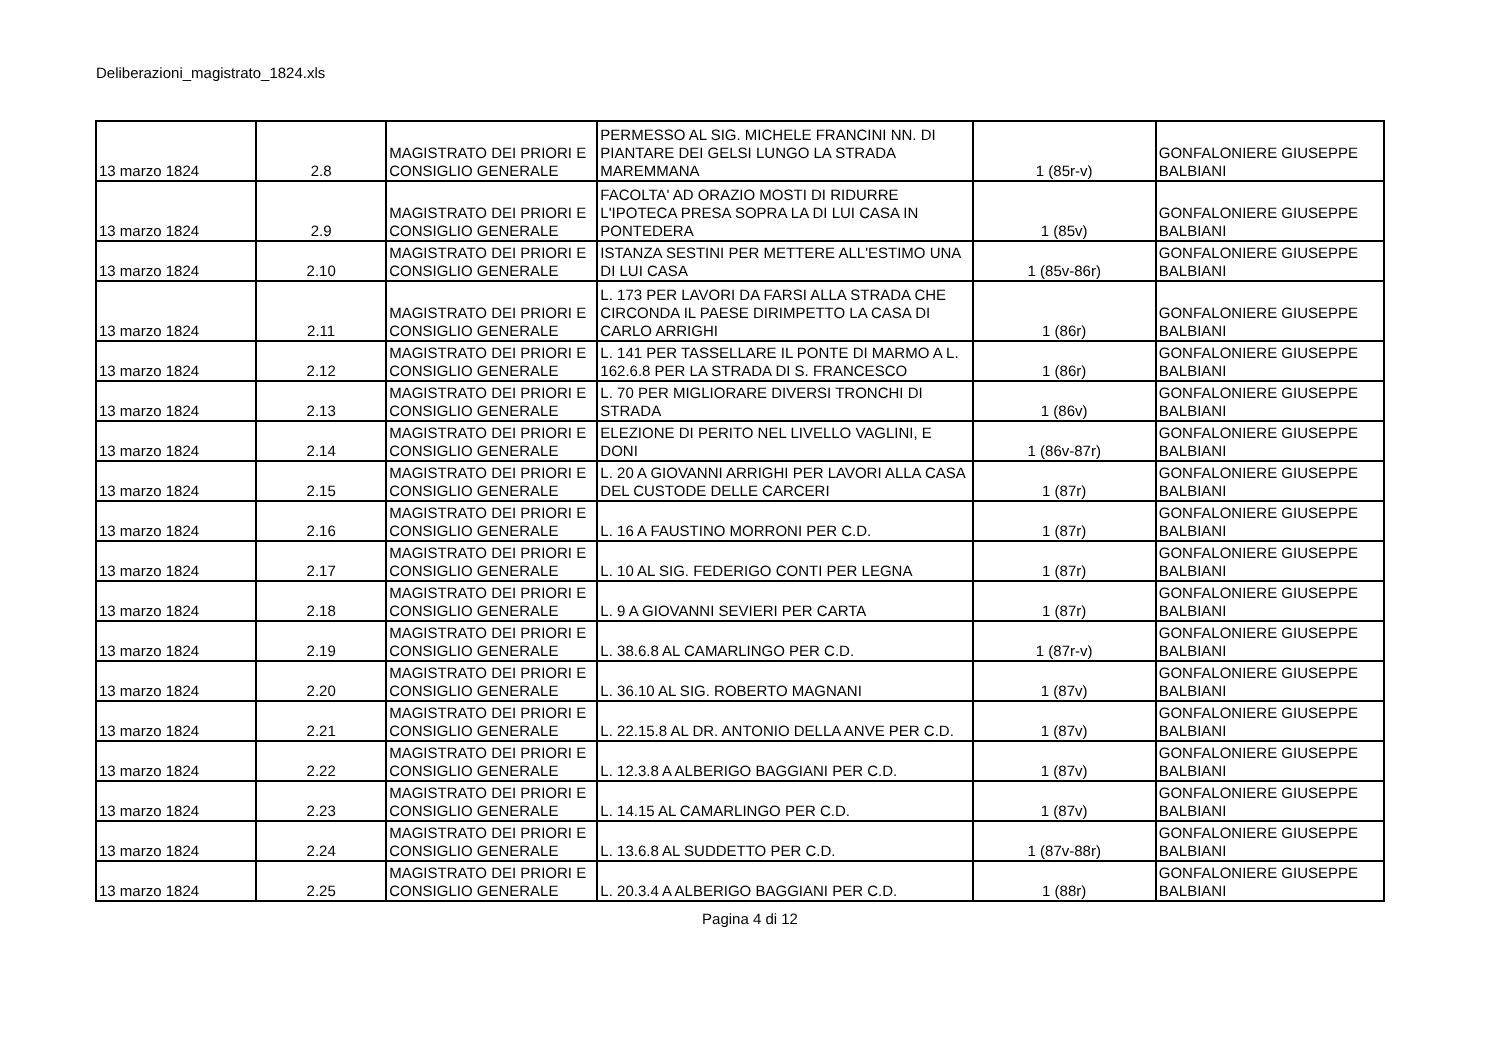Deliberazioni_magistrato_1824.xls
| 13 marzo 1824 | 2.8 | MAGISTRATO DEI PRIORI E CONSIGLIO GENERALE | PERMESSO AL SIG. MICHELE FRANCINI NN. DI PIANTARE DEI GELSI LUNGO LA STRADA MAREMMANA | 1 (85r-v) | GONFALONIERE GIUSEPPE BALBIANI |
| 13 marzo 1824 | 2.9 | MAGISTRATO DEI PRIORI E CONSIGLIO GENERALE | FACOLTA' AD ORAZIO MOSTI DI RIDURRE L'IPOTECA PRESA SOPRA LA DI LUI CASA IN PONTEDERA | 1 (85v) | GONFALONIERE GIUSEPPE BALBIANI |
| 13 marzo 1824 | 2.10 | MAGISTRATO DEI PRIORI E CONSIGLIO GENERALE | ISTANZA SESTINI PER METTERE ALL'ESTIMO UNA DI LUI CASA | 1 (85v-86r) | GONFALONIERE GIUSEPPE BALBIANI |
| 13 marzo 1824 | 2.11 | MAGISTRATO DEI PRIORI E CONSIGLIO GENERALE | L. 173 PER LAVORI DA FARSI ALLA STRADA CHE CIRCONDA IL PAESE DIRIMPETTO LA CASA DI CARLO ARRIGHI | 1 (86r) | GONFALONIERE GIUSEPPE BALBIANI |
| 13 marzo 1824 | 2.12 | MAGISTRATO DEI PRIORI E CONSIGLIO GENERALE | L. 141 PER TASSELLARE IL PONTE DI MARMO A L. 162.6.8 PER LA STRADA DI S. FRANCESCO | 1 (86r) | GONFALONIERE GIUSEPPE BALBIANI |
| 13 marzo 1824 | 2.13 | MAGISTRATO DEI PRIORI E CONSIGLIO GENERALE | L. 70 PER MIGLIORARE DIVERSI TRONCHI DI STRADA | 1 (86v) | GONFALONIERE GIUSEPPE BALBIANI |
| 13 marzo 1824 | 2.14 | MAGISTRATO DEI PRIORI E CONSIGLIO GENERALE | ELEZIONE DI PERITO NEL LIVELLO VAGLINI, E DONI | 1 (86v-87r) | GONFALONIERE GIUSEPPE BALBIANI |
| 13 marzo 1824 | 2.15 | MAGISTRATO DEI PRIORI E CONSIGLIO GENERALE | L. 20 A GIOVANNI ARRIGHI PER LAVORI ALLA CASA DEL CUSTODE DELLE CARCERI | 1 (87r) | GONFALONIERE GIUSEPPE BALBIANI |
| 13 marzo 1824 | 2.16 | MAGISTRATO DEI PRIORI E CONSIGLIO GENERALE | L. 16 A FAUSTINO MORRONI PER C.D. | 1 (87r) | GONFALONIERE GIUSEPPE BALBIANI |
| 13 marzo 1824 | 2.17 | MAGISTRATO DEI PRIORI E CONSIGLIO GENERALE | L. 10 AL SIG. FEDERIGO CONTI PER LEGNA | 1 (87r) | GONFALONIERE GIUSEPPE BALBIANI |
| 13 marzo 1824 | 2.18 | MAGISTRATO DEI PRIORI E CONSIGLIO GENERALE | L. 9 A GIOVANNI SEVIERI PER CARTA | 1 (87r) | GONFALONIERE GIUSEPPE BALBIANI |
| 13 marzo 1824 | 2.19 | MAGISTRATO DEI PRIORI E CONSIGLIO GENERALE | L. 38.6.8 AL CAMARLINGO PER C.D. | 1 (87r-v) | GONFALONIERE GIUSEPPE BALBIANI |
| 13 marzo 1824 | 2.20 | MAGISTRATO DEI PRIORI E CONSIGLIO GENERALE | L. 36.10 AL SIG. ROBERTO MAGNANI | 1 (87v) | GONFALONIERE GIUSEPPE BALBIANI |
| 13 marzo 1824 | 2.21 | MAGISTRATO DEI PRIORI E CONSIGLIO GENERALE | L. 22.15.8 AL DR. ANTONIO DELLA ANVE PER C.D. | 1 (87v) | GONFALONIERE GIUSEPPE BALBIANI |
| 13 marzo 1824 | 2.22 | MAGISTRATO DEI PRIORI E CONSIGLIO GENERALE | L. 12.3.8 A ALBERIGO BAGGIANI PER C.D. | 1 (87v) | GONFALONIERE GIUSEPPE BALBIANI |
| 13 marzo 1824 | 2.23 | MAGISTRATO DEI PRIORI E CONSIGLIO GENERALE | L. 14.15 AL CAMARLINGO PER C.D. | 1 (87v) | GONFALONIERE GIUSEPPE BALBIANI |
| 13 marzo 1824 | 2.24 | MAGISTRATO DEI PRIORI E CONSIGLIO GENERALE | L. 13.6.8 AL SUDDETTO PER C.D. | 1 (87v-88r) | GONFALONIERE GIUSEPPE BALBIANI |
| 13 marzo 1824 | 2.25 | MAGISTRATO DEI PRIORI E CONSIGLIO GENERALE | L. 20.3.4 A ALBERIGO BAGGIANI PER C.D. | 1 (88r) | GONFALONIERE GIUSEPPE BALBIANI |
Pagina 4 di 12